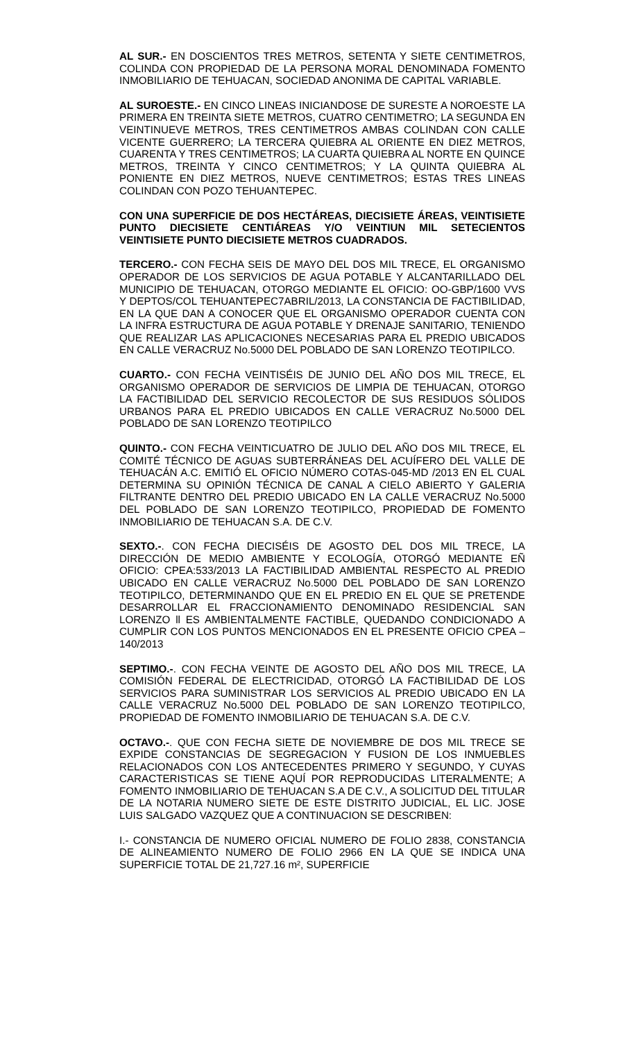AL SUR.- EN DOSCIENTOS TRES METROS, SETENTA Y SIETE CENTIMETROS, COLINDA CON PROPIEDAD DE LA PERSONA MORAL DENOMINADA FOMENTO INMOBILIARIO DE TEHUACAN, SOCIEDAD ANONIMA DE CAPITAL VARIABLE.
AL SUROESTE.- EN CINCO LINEAS INICIANDOSE DE SURESTE A NOROESTE LA PRIMERA EN TREINTA SIETE METROS, CUATRO CENTIMETRO; LA SEGUNDA EN VEINTINUEVE METROS, TRES CENTIMETROS AMBAS COLINDAN CON CALLE VICENTE GUERRERO; LA TERCERA QUIEBRA AL ORIENTE EN DIEZ METROS, CUARENTA Y TRES CENTIMETROS; LA CUARTA QUIEBRA AL NORTE EN QUINCE METROS, TREINTA Y CINCO CENTIMETROS; Y LA QUINTA QUIEBRA AL PONIENTE EN DIEZ METROS, NUEVE CENTIMETROS; ESTAS TRES LINEAS COLINDAN CON POZO TEHUANTEPEC.
CON UNA SUPERFICIE DE DOS HECTÁREAS, DIECISIETE ÁREAS, VEINTISIETE PUNTO DIECISIETE CENTIÁREAS Y/O VEINTIUN MIL SETECIENTOS VEINTISIETE PUNTO DIECISIETE METROS CUADRADOS.
TERCERO.- CON FECHA SEIS DE MAYO DEL DOS MIL TRECE, EL ORGANISMO OPERADOR DE LOS SERVICIOS DE AGUA POTABLE Y ALCANTARILLADO DEL MUNICIPIO DE TEHUACAN, OTORGO MEDIANTE EL OFICIO: OO-GBP/1600 VVS Y DEPTOS/COL TEHUANTEPEC7ABRIL/2013, LA CONSTANCIA DE FACTIBILIDAD, EN LA QUE DAN A CONOCER QUE EL ORGANISMO OPERADOR CUENTA CON LA INFRA ESTRUCTURA DE AGUA POTABLE Y DRENAJE SANITARIO, TENIENDO QUE REALIZAR LAS APLICACIONES NECESARIAS PARA EL PREDIO UBICADOS EN CALLE VERACRUZ No.5000 DEL POBLADO DE SAN LORENZO TEOTIPILCO.
CUARTO.- CON FECHA VEINTISÉIS DE JUNIO DEL AÑO DOS MIL TRECE, EL ORGANISMO OPERADOR DE SERVICIOS DE LIMPIA DE TEHUACAN, OTORGO LA FACTIBILIDAD DEL SERVICIO RECOLECTOR DE SUS RESIDUOS SÓLIDOS URBANOS PARA EL PREDIO UBICADOS EN CALLE VERACRUZ No.5000 DEL POBLADO DE SAN LORENZO TEOTIPILCO
QUINTO.- CON FECHA VEINTICUATRO DE JULIO DEL AÑO DOS MIL TRECE, EL COMITÉ TÉCNICO DE AGUAS SUBTERRÁNEAS DEL ACUÍFERO DEL VALLE DE TEHUACÁN A.C. EMITIÓ EL OFICIO NÚMERO COTAS-045-MD /2013 EN EL CUAL DETERMINA SU OPINIÓN TÉCNICA DE CANAL A CIELO ABIERTO Y GALERIA FILTRANTE DENTRO DEL PREDIO UBICADO EN LA CALLE VERACRUZ No.5000 DEL POBLADO DE SAN LORENZO TEOTIPILCO, PROPIEDAD DE FOMENTO INMOBILIARIO DE TEHUACAN S.A. DE C.V.
SEXTO.-. CON FECHA DIECISÉIS DE AGOSTO DEL DOS MIL TRECE, LA DIRECCIÓN DE MEDIO AMBIENTE Y ECOLOGÍA, OTORGÓ MEDIANTE EÑ OFICIO: CPEA:533/2013 LA FACTIBILIDAD AMBIENTAL RESPECTO AL PREDIO UBICADO EN CALLE VERACRUZ No.5000 DEL POBLADO DE SAN LORENZO TEOTIPILCO, DETERMINANDO QUE EN EL PREDIO EN EL QUE SE PRETENDE DESARROLLAR EL FRACCIONAMIENTO DENOMINADO RESIDENCIAL SAN LORENZO ll ES AMBIENTALMENTE FACTIBLE, QUEDANDO CONDICIONADO A CUMPLIR CON LOS PUNTOS MENCIONADOS EN EL PRESENTE OFICIO CPEA – 140/2013
SEPTIMO.-. CON FECHA VEINTE DE AGOSTO DEL AÑO DOS MIL TRECE, LA COMISIÓN FEDERAL DE ELECTRICIDAD, OTORGÓ LA FACTIBILIDAD DE LOS SERVICIOS PARA SUMINISTRAR LOS SERVICIOS AL PREDIO UBICADO EN LA CALLE VERACRUZ No.5000 DEL POBLADO DE SAN LORENZO TEOTIPILCO, PROPIEDAD DE FOMENTO INMOBILIARIO DE TEHUACAN S.A. DE C.V.
OCTAVO.-. QUE CON FECHA SIETE DE NOVIEMBRE DE DOS MIL TRECE SE EXPIDE CONSTANCIAS DE SEGREGACION Y FUSION DE LOS INMUEBLES RELACIONADOS CON LOS ANTECEDENTES PRIMERO Y SEGUNDO, Y CUYAS CARACTERISTICAS SE TIENE AQUÍ POR REPRODUCIDAS LITERALMENTE; A FOMENTO INMOBILIARIO DE TEHUACAN S.A DE C.V., A SOLICITUD DEL TITULAR DE LA NOTARIA NUMERO SIETE DE ESTE DISTRITO JUDICIAL, EL LIC. JOSE LUIS SALGADO VAZQUEZ QUE A CONTINUACION SE DESCRIBEN:
I.- CONSTANCIA DE NUMERO OFICIAL NUMERO DE FOLIO 2838, CONSTANCIA DE ALINEAMIENTO NUMERO DE FOLIO 2966 EN LA QUE SE INDICA UNA SUPERFICIE TOTAL DE 21,727.16 m², SUPERFICIE